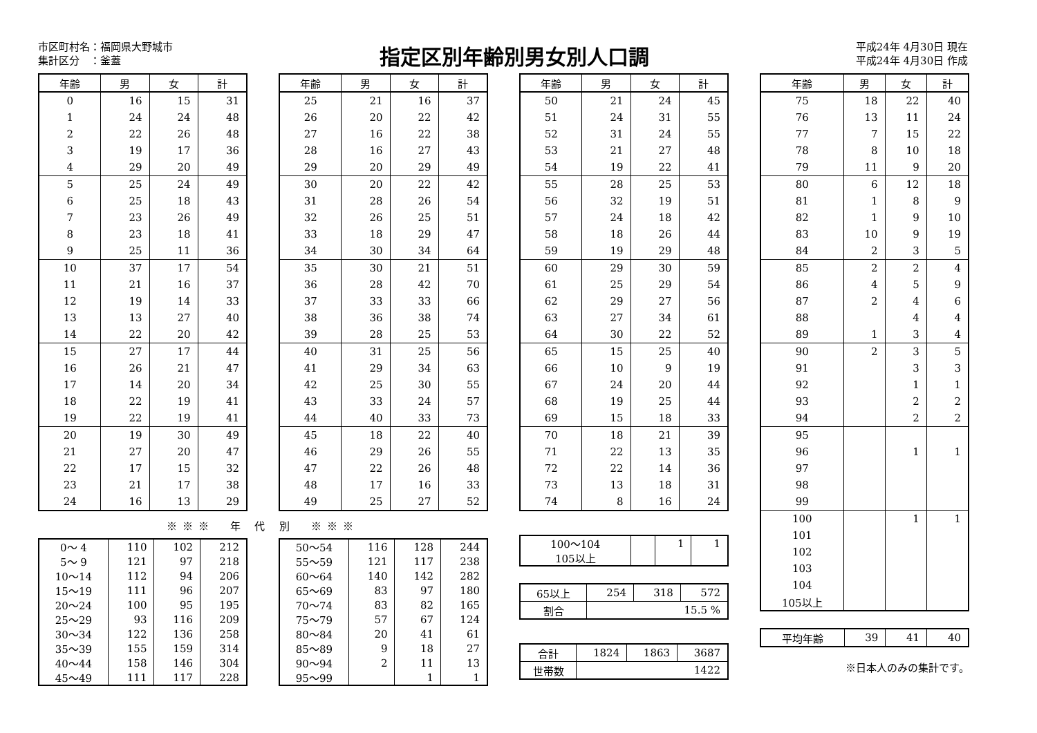市区町村名：福岡県大野城市
集計区分　：釜蓋
指定区別年齢別男女別人口調
平成24年 4月30日 現在
平成24年 4月30日 作成
| 年齢 | 男 | 女 | 計 |
| --- | --- | --- | --- |
| 0 | 16 | 15 | 31 |
| 1 | 24 | 24 | 48 |
| 2 | 22 | 26 | 48 |
| 3 | 19 | 17 | 36 |
| 4 | 29 | 20 | 49 |
| 5 | 25 | 24 | 49 |
| 6 | 25 | 18 | 43 |
| 7 | 23 | 26 | 49 |
| 8 | 23 | 18 | 41 |
| 9 | 25 | 11 | 36 |
| 10 | 37 | 17 | 54 |
| 11 | 21 | 16 | 37 |
| 12 | 19 | 14 | 33 |
| 13 | 13 | 27 | 40 |
| 14 | 22 | 20 | 42 |
| 15 | 27 | 17 | 44 |
| 16 | 26 | 21 | 47 |
| 17 | 14 | 20 | 34 |
| 18 | 22 | 19 | 41 |
| 19 | 22 | 19 | 41 |
| 20 | 19 | 30 | 49 |
| 21 | 27 | 20 | 47 |
| 22 | 17 | 15 | 32 |
| 23 | 21 | 17 | 38 |
| 24 | 16 | 13 | 29 |
| 年齢 | 男 | 女 | 計 |
| --- | --- | --- | --- |
| 25 | 21 | 16 | 37 |
| 26 | 20 | 22 | 42 |
| 27 | 16 | 22 | 38 |
| 28 | 16 | 27 | 43 |
| 29 | 20 | 29 | 49 |
| 30 | 20 | 22 | 42 |
| 31 | 28 | 26 | 54 |
| 32 | 26 | 25 | 51 |
| 33 | 18 | 29 | 47 |
| 34 | 30 | 34 | 64 |
| 35 | 30 | 21 | 51 |
| 36 | 28 | 42 | 70 |
| 37 | 33 | 33 | 66 |
| 38 | 36 | 38 | 74 |
| 39 | 28 | 25 | 53 |
| 40 | 31 | 25 | 56 |
| 41 | 29 | 34 | 63 |
| 42 | 25 | 30 | 55 |
| 43 | 33 | 24 | 57 |
| 44 | 40 | 33 | 73 |
| 45 | 18 | 22 | 40 |
| 46 | 29 | 26 | 55 |
| 47 | 22 | 26 | 48 |
| 48 | 17 | 16 | 33 |
| 49 | 25 | 27 | 52 |
※※※　年 代 別　※※※
| 0～ 4 | 110 | 102 | 212 |
| 5～ 9 | 121 | 97 | 218 |
| 10～14 | 112 | 94 | 206 |
| 15～19 | 111 | 96 | 207 |
| 20～24 | 100 | 95 | 195 |
| 25～29 | 93 | 116 | 209 |
| 30～34 | 122 | 136 | 258 |
| 35～39 | 155 | 159 | 314 |
| 40～44 | 158 | 146 | 304 |
| 45～49 | 111 | 117 | 228 |
| 50～54 | 116 | 128 | 244 |
| 55～59 | 121 | 117 | 238 |
| 60～64 | 140 | 142 | 282 |
| 65～69 | 83 | 97 | 180 |
| 70～74 | 83 | 82 | 165 |
| 75～79 | 57 | 67 | 124 |
| 80～84 | 20 | 41 | 61 |
| 85～89 | 9 | 18 | 27 |
| 90～94 | 2 | 11 | 13 |
| 95～99 | | 1 | 1 |
| 年齢 | 男 | 女 | 計 |
| --- | --- | --- | --- |
| 50 | 21 | 24 | 45 |
| 51 | 24 | 31 | 55 |
| 52 | 31 | 24 | 55 |
| 53 | 21 | 27 | 48 |
| 54 | 19 | 22 | 41 |
| 55 | 28 | 25 | 53 |
| 56 | 32 | 19 | 51 |
| 57 | 24 | 18 | 42 |
| 58 | 18 | 26 | 44 |
| 59 | 19 | 29 | 48 |
| 60 | 29 | 30 | 59 |
| 61 | 25 | 29 | 54 |
| 62 | 29 | 27 | 56 |
| 63 | 27 | 34 | 61 |
| 64 | 30 | 22 | 52 |
| 65 | 15 | 25 | 40 |
| 66 | 10 | 9 | 19 |
| 67 | 24 | 20 | 44 |
| 68 | 19 | 25 | 44 |
| 69 | 15 | 18 | 33 |
| 70 | 18 | 21 | 39 |
| 71 | 22 | 13 | 35 |
| 72 | 22 | 14 | 36 |
| 73 | 13 | 18 | 31 |
| 74 | 8 | 16 | 24 |
| 100～104 | | 1 | 1 |
| 105以上 | | | |
| 65以上 | 254 | 318 | 572 |
| 割合 | 15.5 % | | |
| 合計 | 1824 | 1863 | 3687 |
| 世帯数 | 1422 | | |
| 年齢 | 男 | 女 | 計 |
| --- | --- | --- | --- |
| 75 | 18 | 22 | 40 |
| 76 | 13 | 11 | 24 |
| 77 | 7 | 15 | 22 |
| 78 | 8 | 10 | 18 |
| 79 | 11 | 9 | 20 |
| 80 | 6 | 12 | 18 |
| 81 | 1 | 8 | 9 |
| 82 | 1 | 9 | 10 |
| 83 | 10 | 9 | 19 |
| 84 | 2 | 3 | 5 |
| 85 | 2 | 2 | 4 |
| 86 | 4 | 5 | 9 |
| 87 | 2 | 4 | 6 |
| 88 | | 4 | 4 |
| 89 | 1 | 3 | 4 |
| 90 | 2 | 3 | 5 |
| 91 | | 3 | 3 |
| 92 | | 1 | 1 |
| 93 | | 2 | 2 |
| 94 | | 2 | 2 |
| 95 | | | |
| 96 | | 1 | 1 |
| 97 | | | |
| 98 | | | |
| 99 | | | |
| 100 | | 1 | 1 |
| 101 | | | |
| 102 | | | |
| 103 | | | |
| 104 | | | |
| 105以上 | | | |
| 平均年齢 | 39 | 41 | 40 |
※日本人のみの集計です。